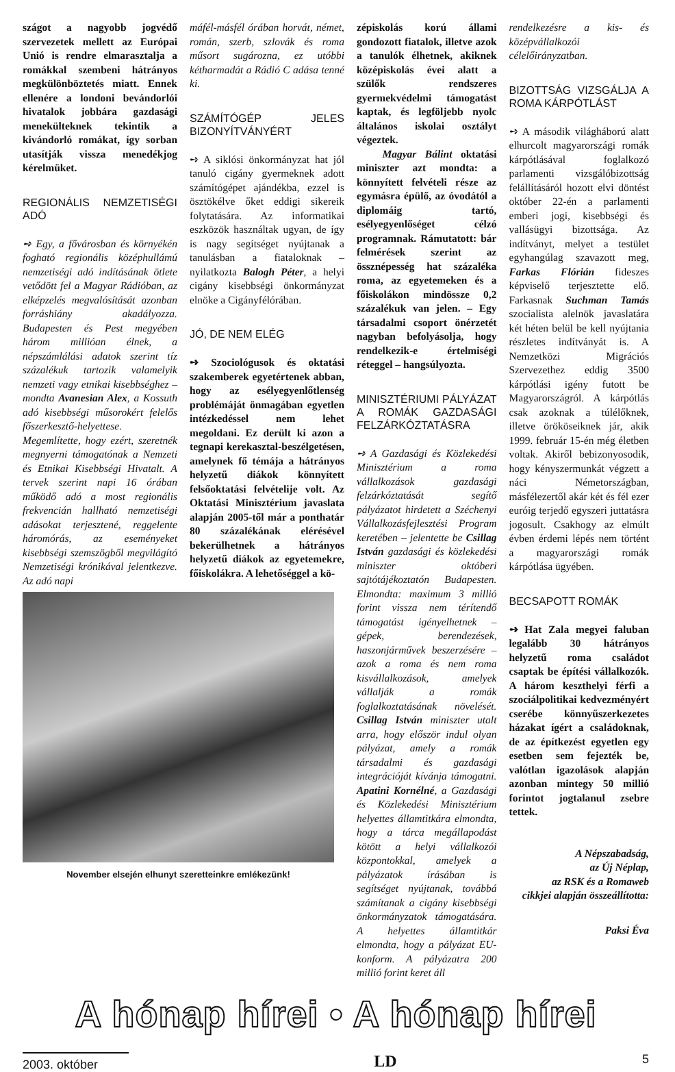szágot a nagyobb jogvédő szervezetek mellett az Európai Unió is rendre elmarasztalja a romákkal szembeni hátrányos megkülönböztetés miatt. Ennek ellenére a londoni bevándorlói hivatalok jobbára gazdasági menekülteknek tekintik a kivándorló romákat, így sorban utasítják vissza menedékjog kérelmüket.
REGIONÁLIS NEMZETISÉGI ADÓ
➺ Egy, a fővárosban és környékén fogható regionális középhullámú nemzetiségi adó indításának ötlete vetődött fel a Magyar Rádióban, az elképzelés megvalósítását azonban forráshiány akadályozza. Budapesten és Pest megyében három millióan élnek, a népszámlálási adatok szerint tíz százalékuk tartozik valamelyik nemzeti vagy etnikai kisebbséghez – mondta Avanesian Alex, a Kossuth adó kisebbségi műsorokért felelős főszerkesztő-helyettese. Megemlítette, hogy ezért, szeretnék megnyerni támogatónak a Nemzeti és Etnikai Kisebbségi Hivatalt. A tervek szerint napi 16 órában működő adó a most regionális frekvencián hallható nemzetiségi adásokat terjesztené, reggelente háromórás, az eseményeket kisebbségi szemszögből megvilágító Nemzetiségi krónikával jelentkezve. Az adó napi
máfél-másfél órában horvát, német, román, szerb, szlovák és roma műsort sugározna, ez utóbbi kétharmadát a Rádió C adása tenné ki.
SZÁMÍTÓGÉP JELES BIZONYÍTVÁNYÉRT
➺ A siklósi önkormányzat hat jól tanuló cigány gyermeknek adott számítógépet ajándékba, ezzel is ösztökélve őket eddigi sikereik folytatására. Az informatikai eszközök használtak ugyan, de így is nagy segítséget nyújtanak a tanulásban a fiataloknak – nyilatkozta Balogh Péter, a helyi cigány kisebbségi önkormányzat elnöke a Cigányfélórában.
JÓ, DE NEM ELÉG
➺ Szociológusok és oktatási szakemberek egyetértenek abban, hogy az esélyegyenlőtlenség problémáját önmagában egyetlen intézkedéssel nem lehet megoldani. Ez derült ki azon a tegnapi kerekasztal-beszélgetésen, amelynek fő témája a hátrányos helyzetű diákok könnyített felsőoktatási felvételije volt. Az Oktatási Minisztérium javaslata alapján 2005-től már a ponthatár 80 százalékának elérésével bekerülhetnek a hátrányos helyzetű diákok az egyetemekre, főiskolákra. A lehetőséggel a kö-
November elsején elhunyt szeretteinkre emlékezünk!
zépiskolás korú állami gondozott fiatalok, illetve azok a tanulók élhetnek, akiknek középiskolás évei alatt a szülők rendszeres gyermekvédelmi támogatást kaptak, és legföljebb nyolc általános iskolai osztályt végeztek.
Magyar Bálint oktatási miniszter azt mondta: a könnyített felvételi része az egymásra épülő, az óvodától a diplomáig tartó, esélyegyenlőséget célzó programnak. Rámutatott: bár felmérések szerint az össznépesség hat százaléka roma, az egyetemeken és a főiskolákon mindössze 0,2 százalékuk van jelen. – Egy társadalmi csoport önérzetét nagyban befolyásolja, hogy rendelkezik-e értelmiségi réteggel – hangsúlyozta.
MINISZTÉRIUMI PÁLYÁZAT A ROMÁK GAZDASÁGI FELZÁRKÓZTATÁSRA
➺ A Gazdasági és Közlekedési Minisztérium a roma vállalkozások gazdasági felzárkóztatását segítő pályázatot hirdetett a Széchenyi Vállalkozásfejlesztési Program keretében – jelentette be Csillag István gazdasági és közlekedési miniszter októberi sajtótájékoztatón Budapesten. Elmondta: maximum 3 millió forint vissza nem térítendő támogatást igényelhetnek – gépek, berendezések, haszonjárművek beszerzésére – azok a roma és nem roma kisvállalkozások, amelyek vállalják a romák foglalkoztatásának növelését. Csillag István miniszter utalt arra, hogy először indul olyan pályázat, amely a romák társadalmi és gazdasági integrációját kívánja támogatni. Apatini Kornélné, a Gazdasági és Közlekedési Minisztérium helyettes államtitkára elmondta, hogy a tárca megállapodást kötött a helyi vállalkozói központokkal, amelyek a pályázatok írásában is segítséget nyújtanak, továbbá számítanak a cigány kisebbségi önkormányzatok támogatására. A helyettes államtitkár elmondta, hogy a pályázat EU-konform. A pályázatra 200 millió forint keret áll
rendelkezésre a kis- és középvállalkozói célelőirányzatban.
BIZOTTSÁG VIZSGÁLJA A ROMA KÁRPÓTLÁST
➺ A második világháború alatt elhurcolt magyarországi romák kárpótlásával foglalkozó parlamenti vizsgálóbizottság felállításáról hozott elvi döntést október 22-én a parlamenti emberi jogi, kisebbségi és vallásügyi bizottsága. Az indítványt, melyet a testület egyhangúlag szavazott meg, Farkas Flórián fideszes képviselő terjesztette elő. Farkasnak Suchman Tamás szocialista alelnök javaslatára két héten belül be kell nyújtania részletes indítványát is. A Nemzetközi Migrációs Szervezethez eddig 3500 kárpótlási igény futott be Magyarországról. A kárpótlás csak azoknak a túlélőknek, illetve örököseiknek jár, akik 1999. február 15-én még életben voltak. Akiről bebizonyosodik, hogy kényszermunkát végzett a náci Németországban, másfélezertől akár két és fél ezer euróig terjedő egyszeri juttatásra jogosult. Csakhogy az elmúlt évben érdemi lépés nem történt a magyarországi romák kárpótlása ügyében.
BECSAPOTT ROMÁK
➺ Hat Zala megyei faluban legalább 30 hátrányos helyzetű roma családot csaptak be építési vállalkozók. A három keszthelyi férfi a szociálpolitikai kedvezményért cserébe könnyűszerkezetes házakat ígért a családoknak, de az építkezést egyetlen egy esetben sem fejezték be, valótlan igazolások alapján azonban mintegy 50 millió forintot jogtalanul zsebre tettek.
A Népszabadság,
az Új Néplap,
az RSK és a Romaweb
cikkjei alapján összeállította:
Paksi Éva
A hónap hírei • A hónap hírei
2003. október LD 5